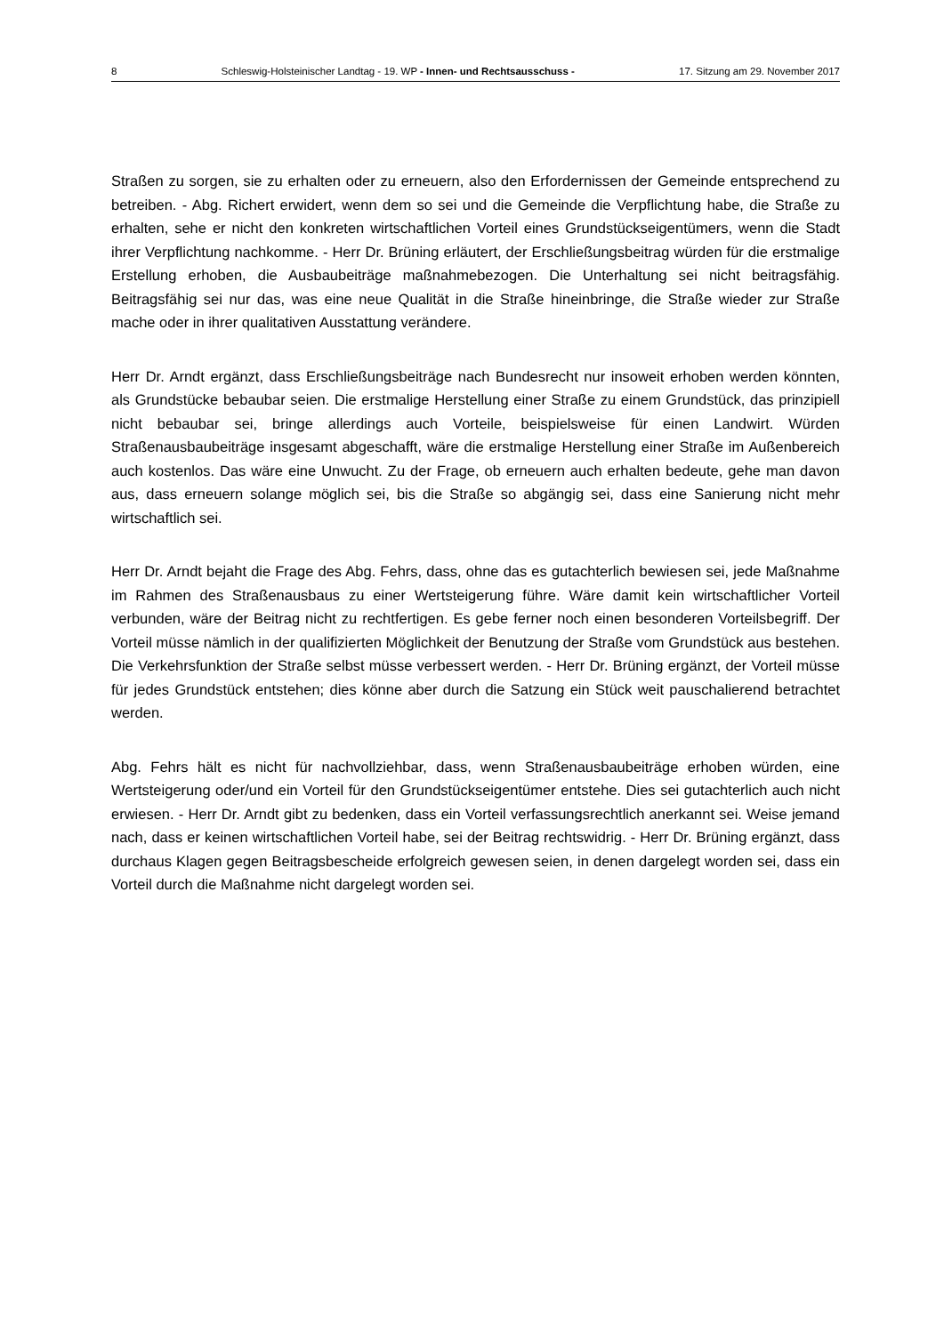8 Schleswig-Holsteinischer Landtag - 19. WP - Innen- und Rechtsausschuss - 17. Sitzung am 29. November 2017
Straßen zu sorgen, sie zu erhalten oder zu erneuern, also den Erfordernissen der Gemeinde entsprechend zu betreiben. - Abg. Richert erwidert, wenn dem so sei und die Gemeinde die Verpflichtung habe, die Straße zu erhalten, sehe er nicht den konkreten wirtschaftlichen Vorteil eines Grundstückseigentümers, wenn die Stadt ihrer Verpflichtung nachkomme. - Herr Dr. Brüning erläutert, der Erschließungsbeitrag würden für die erstmalige Erstellung erhoben, die Ausbaubeiträge maßnahmebezogen. Die Unterhaltung sei nicht beitragsfähig. Beitragsfähig sei nur das, was eine neue Qualität in die Straße hineinbringe, die Straße wieder zur Straße mache oder in ihrer qualitativen Ausstattung verändere.
Herr Dr. Arndt ergänzt, dass Erschließungsbeiträge nach Bundesrecht nur insoweit erhoben werden könnten, als Grundstücke bebaubar seien. Die erstmalige Herstellung einer Straße zu einem Grundstück, das prinzipiell nicht bebaubar sei, bringe allerdings auch Vorteile, beispielsweise für einen Landwirt. Würden Straßenausbaubeiträge insgesamt abgeschafft, wäre die erstmalige Herstellung einer Straße im Außenbereich auch kostenlos. Das wäre eine Unwucht. Zu der Frage, ob erneuern auch erhalten bedeute, gehe man davon aus, dass erneuern solange möglich sei, bis die Straße so abgängig sei, dass eine Sanierung nicht mehr wirtschaftlich sei.
Herr Dr. Arndt bejaht die Frage des Abg. Fehrs, dass, ohne das es gutachterlich bewiesen sei, jede Maßnahme im Rahmen des Straßenausbaus zu einer Wertsteigerung führe. Wäre damit kein wirtschaftlicher Vorteil verbunden, wäre der Beitrag nicht zu rechtfertigen. Es gebe ferner noch einen besonderen Vorteilsbegriff. Der Vorteil müsse nämlich in der qualifizierten Möglichkeit der Benutzung der Straße vom Grundstück aus bestehen. Die Verkehrsfunktion der Straße selbst müsse verbessert werden. - Herr Dr. Brüning ergänzt, der Vorteil müsse für jedes Grundstück entstehen; dies könne aber durch die Satzung ein Stück weit pauschalierend betrachtet werden.
Abg. Fehrs hält es nicht für nachvollziehbar, dass, wenn Straßenausbaubeiträge erhoben würden, eine Wertsteigerung oder/und ein Vorteil für den Grundstückseigentümer entstehe. Dies sei gutachterlich auch nicht erwiesen. - Herr Dr. Arndt gibt zu bedenken, dass ein Vorteil verfassungsrechtlich anerkannt sei. Weise jemand nach, dass er keinen wirtschaftlichen Vorteil habe, sei der Beitrag rechtswidrig. - Herr Dr. Brüning ergänzt, dass durchaus Klagen gegen Beitragsbescheide erfolgreich gewesen seien, in denen dargelegt worden sei, dass ein Vorteil durch die Maßnahme nicht dargelegt worden sei.